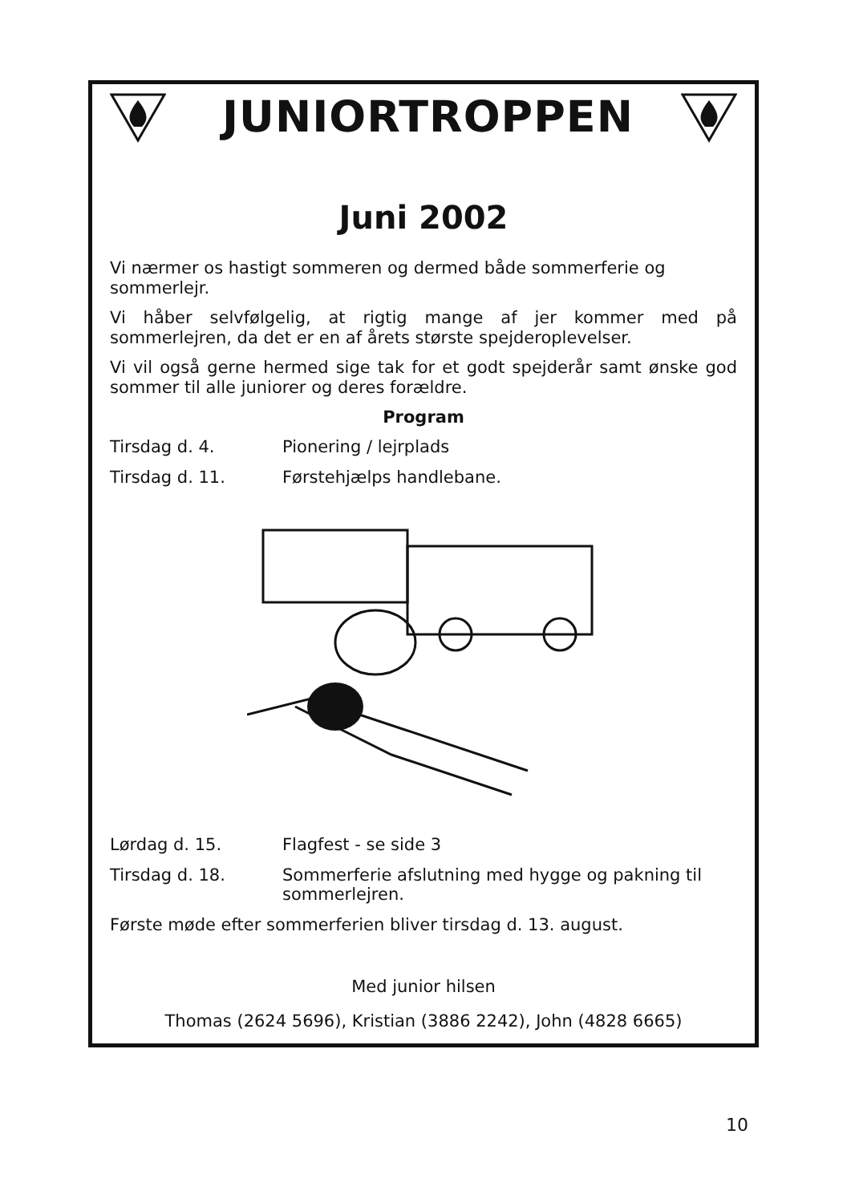JUNIORTROPPEN
Juni 2002
Vi nærmer os hastigt sommeren og dermed både sommerferie og sommerlejr.
Vi håber selvfølgelig, at rigtig mange af jer kommer med på sommerlejren, da det er en af årets største spejderoplevelser.
Vi vil også gerne hermed sige tak for et godt spejderår samt ønske god sommer til alle juniorer og deres forældre.
Program
Tirsdag d. 4. Pionering / lejrplads
Tirsdag d. 11. Førstehjælps handlebane.
Lørdag d. 15. Flagfest - se side 3
Tirsdag d. 18. Sommerferie afslutning med hygge og pakning til sommerlejren.
Første møde efter sommerferien bliver tirsdag d. 13. august.
Med junior hilsen
Thomas (2624 5696), Kristian (3886 2242), John (4828 6665)
10